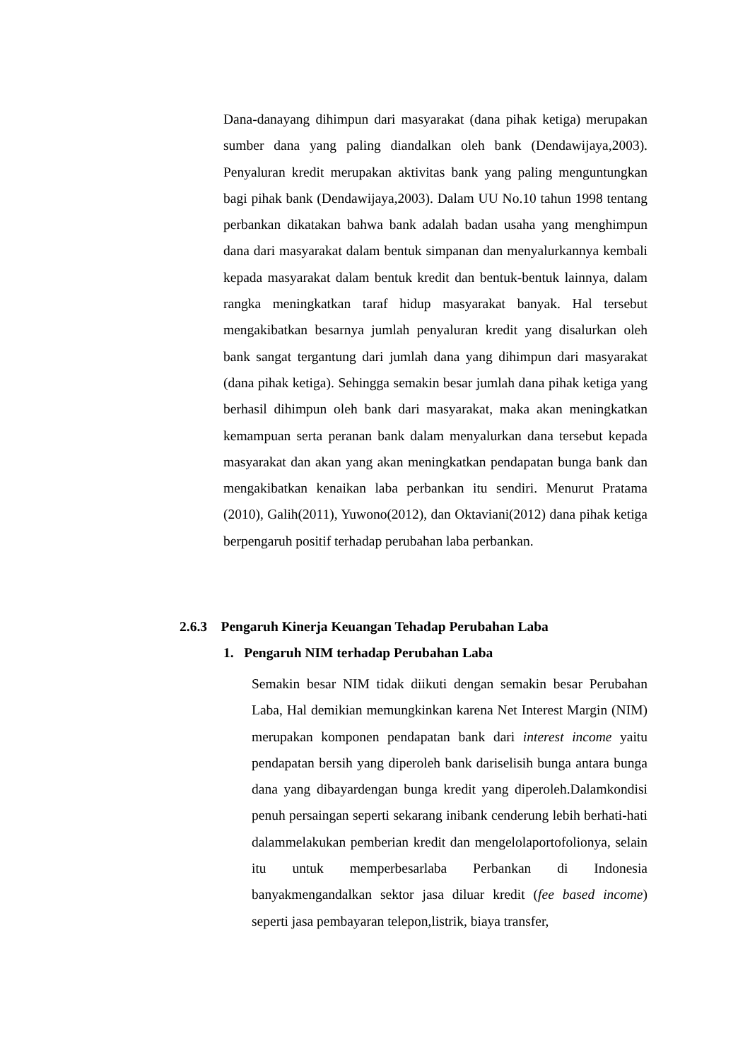Dana-danayang dihimpun dari masyarakat (dana pihak ketiga) merupakan sumber dana yang paling diandalkan oleh bank (Dendawijaya,2003). Penyaluran kredit merupakan aktivitas bank yang paling menguntungkan bagi pihak bank (Dendawijaya,2003). Dalam UU No.10 tahun 1998 tentang perbankan dikatakan bahwa bank adalah badan usaha yang menghimpun dana dari masyarakat dalam bentuk simpanan dan menyalurkannya kembali kepada masyarakat dalam bentuk kredit dan bentuk-bentuk lainnya, dalam rangka meningkatkan taraf hidup masyarakat banyak. Hal tersebut mengakibatkan besarnya jumlah penyaluran kredit yang disalurkan oleh bank sangat tergantung dari jumlah dana yang dihimpun dari masyarakat (dana pihak ketiga). Sehingga semakin besar jumlah dana pihak ketiga yang berhasil dihimpun oleh bank dari masyarakat, maka akan meningkatkan kemampuan serta peranan bank dalam menyalurkan dana tersebut kepada masyarakat dan akan yang akan meningkatkan pendapatan bunga bank dan mengakibatkan kenaikan laba perbankan itu sendiri. Menurut Pratama (2010), Galih(2011), Yuwono(2012), dan Oktaviani(2012) dana pihak ketiga berpengaruh positif terhadap perubahan laba perbankan.
2.6.3 Pengaruh Kinerja Keuangan Tehadap Perubahan Laba
1. Pengaruh NIM terhadap Perubahan Laba
Semakin besar NIM tidak diikuti dengan semakin besar Perubahan Laba, Hal demikian memungkinkan karena Net Interest Margin (NIM) merupakan komponen pendapatan bank dari interest income yaitu pendapatan bersih yang diperoleh bank dariselisih bunga antara bunga dana yang dibayardengan bunga kredit yang diperoleh.Dalamkondisi penuh persaingan seperti sekarang inibank cenderung lebih berhati-hati dalammelakukan pemberian kredit dan mengelolaportofolionya, selain itu untuk memperbesarlaba Perbankan di Indonesia banyakmengandalkan sektor jasa diluar kredit (fee based income) seperti jasa pembayaran telepon,listrik, biaya transfer,